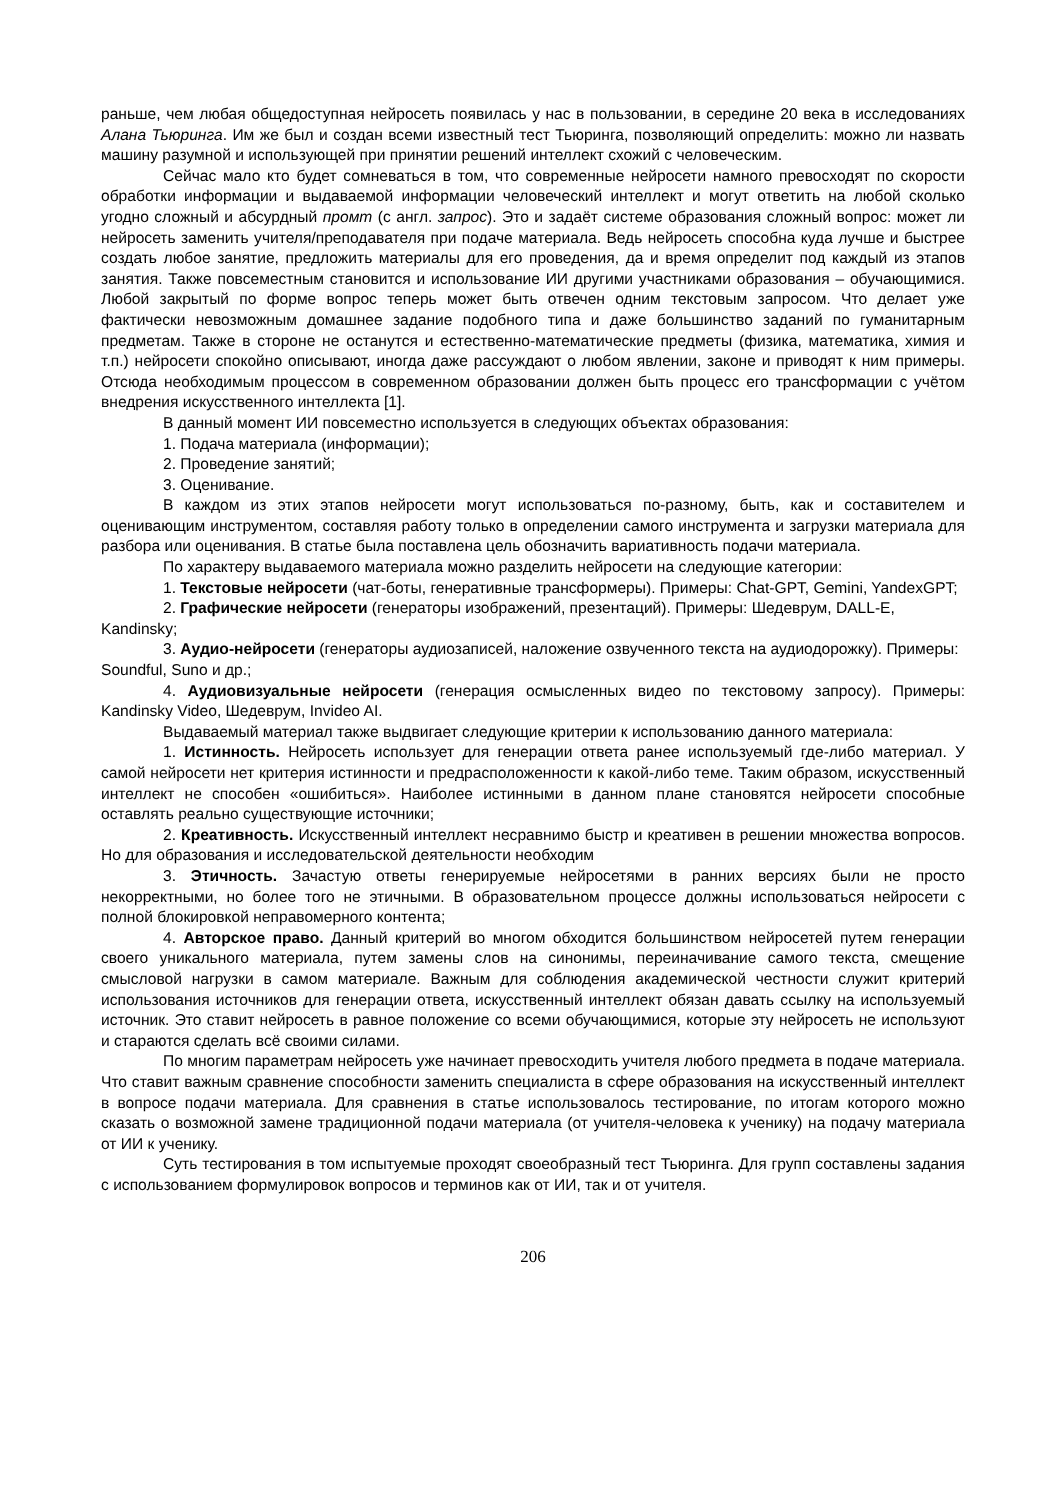раньше, чем любая общедоступная нейросеть появилась у нас в пользовании, в середине 20 века в исследованиях Алана Тьюринга. Им же был и создан всеми известный тест Тьюринга, позволяющий определить: можно ли назвать машину разумной и использующей при принятии решений интеллект схожий с человеческим.
Сейчас мало кто будет сомневаться в том, что современные нейросети намного превосходят по скорости обработки информации и выдаваемой информации человеческий интеллект и могут ответить на любой сколько угодно сложный и абсурдный промт (с англ. запрос). Это и задаёт системе образования сложный вопрос: может ли нейросеть заменить учителя/преподавателя при подаче материала. Ведь нейросеть способна куда лучше и быстрее создать любое занятие, предложить материалы для его проведения, да и время определит под каждый из этапов занятия. Также повсеместным становится и использование ИИ другими участниками образования – обучающимися. Любой закрытый по форме вопрос теперь может быть отвечен одним текстовым запросом. Что делает уже фактически невозможным домашнее задание подобного типа и даже большинство заданий по гуманитарным предметам. Также в стороне не останутся и естественно-математические предметы (физика, математика, химия и т.п.) нейросети спокойно описывают, иногда даже рассуждают о любом явлении, законе и приводят к ним примеры. Отсюда необходимым процессом в современном образовании должен быть процесс его трансформации с учётом внедрения искусственного интеллекта [1].
В данный момент ИИ повсеместно используется в следующих объектах образования:
1. Подача материала (информации);
2. Проведение занятий;
3. Оценивание.
В каждом из этих этапов нейросети могут использоваться по-разному, быть, как и составителем и оценивающим инструментом, составляя работу только в определении самого инструмента и загрузки материала для разбора или оценивания. В статье была поставлена цель обозначить вариативность подачи материала.
По характеру выдаваемого материала можно разделить нейросети на следующие категории:
1. Текстовые нейросети (чат-боты, генеративные трансформеры). Примеры: Chat-GPT, Gemini, YandexGPT;
2. Графические нейросети (генераторы изображений, презентаций). Примеры: Шедеврум, DALL-E, Kandinsky;
3. Аудио-нейросети (генераторы аудиозаписей, наложение озвученного текста на аудиодорожку). Примеры: Soundful, Suno и др.;
4. Аудиовизуальные нейросети (генерация осмысленных видео по текстовому запросу). Примеры: Kandinsky Video, Шедеврум, Invideo AI.
Выдаваемый материал также выдвигает следующие критерии к использованию данного материала:
1. Истинность. Нейросеть использует для генерации ответа ранее используемый где-либо материал. У самой нейросети нет критерия истинности и предрасположенности к какой-либо теме. Таким образом, искусственный интеллект не способен «ошибиться». Наиболее истинными в данном плане становятся нейросети способные оставлять реально существующие источники;
2. Креативность. Искусственный интеллект несравнимо быстр и креативен в решении множества вопросов. Но для образования и исследовательской деятельности необходим
3. Этичность. Зачастую ответы генерируемые нейросетями в ранних версиях были не просто некорректными, но более того не этичными. В образовательном процессе должны использоваться нейросети с полной блокировкой неправомерного контента;
4. Авторское право. Данный критерий во многом обходится большинством нейросетей путем генерации своего уникального материала, путем замены слов на синонимы, переиначивание самого текста, смещение смысловой нагрузки в самом материале. Важным для соблюдения академической честности служит критерий использования источников для генерации ответа, искусственный интеллект обязан давать ссылку на используемый источник. Это ставит нейросеть в равное положение со всеми обучающимися, которые эту нейросеть не используют и стараются сделать всё своими силами.
По многим параметрам нейросеть уже начинает превосходить учителя любого предмета в подаче материала. Что ставит важным сравнение способности заменить специалиста в сфере образования на искусственный интеллект в вопросе подачи материала. Для сравнения в статье использовалось тестирование, по итогам которого можно сказать о возможной замене традиционной подачи материала (от учителя-человека к ученику) на подачу материала от ИИ к ученику.
Суть тестирования в том испытуемые проходят своеобразный тест Тьюринга. Для групп составлены задания с использованием формулировок вопросов и терминов как от ИИ, так и от учителя.
206